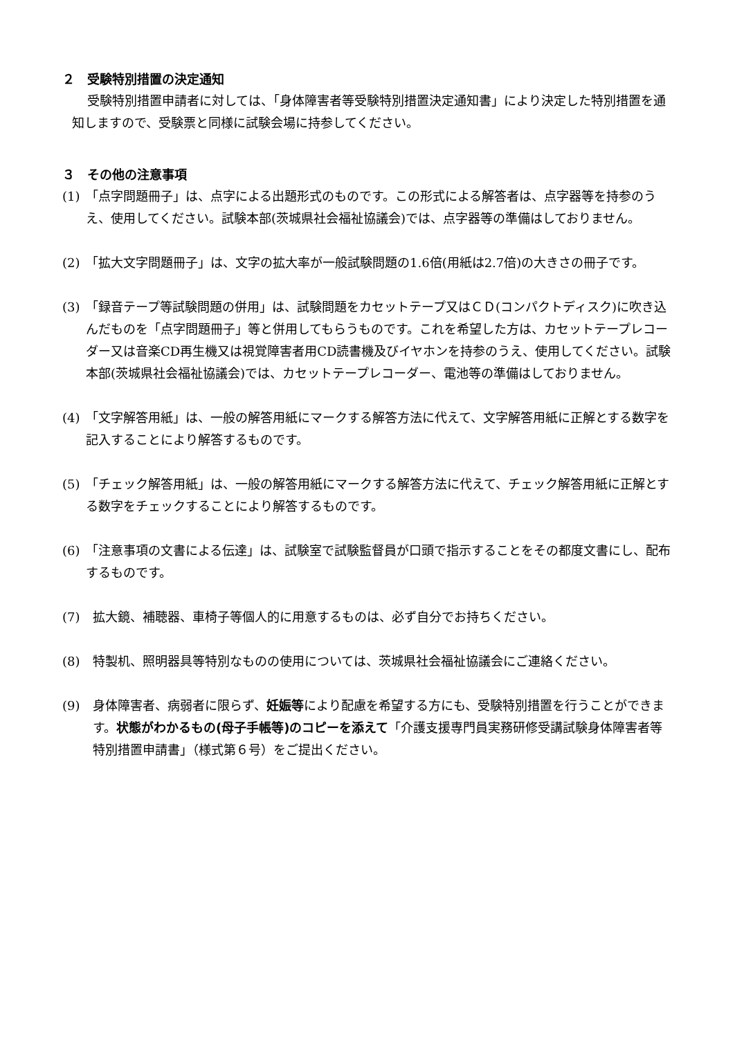２　受験特別措置の決定通知
受験特別措置申請者に対しては、「身体障害者等受験特別措置決定通知書」により決定した特別措置を通知しますので、受験票と同様に試験会場に持参してください。
３　その他の注意事項
(1) 「点字問題冊子」は、点字による出題形式のものです。この形式による解答者は、点字器等を持参のうえ、使用してください。試験本部(茨城県社会福祉協議会)では、点字器等の準備はしておりません。
(2) 「拡大文字問題冊子」は、文字の拡大率が一般試験問題の1.6倍(用紙は2.7倍)の大きさの冊子です。
(3) 「録音テープ等試験問題の併用」は、試験問題をカセットテープ又はＣＤ(コンパクトディスク)に吹き込んだものを「点字問題冊子」等と併用してもらうものです。これを希望した方は、カセットテープレコーダー又は音楽CD再生機又は視覚障害者用CD読書機及びイヤホンを持参のうえ、使用してください。試験本部(茨城県社会福祉協議会)では、カセットテープレコーダー、電池等の準備はしておりません。
(4) 「文字解答用紙」は、一般の解答用紙にマークする解答方法に代えて、文字解答用紙に正解とする数字を記入することにより解答するものです。
(5) 「チェック解答用紙」は、一般の解答用紙にマークする解答方法に代えて、チェック解答用紙に正解とする数字をチェックすることにより解答するものです。
(6) 「注意事項の文書による伝達」は、試験室で試験監督員が口頭で指示することをその都度文書にし、配布するものです。
(7) 拡大鏡、補聴器、車椅子等個人的に用意するものは、必ず自分でお持ちください。
(8) 特製机、照明器具等特別なものの使用については、茨城県社会福祉協議会にご連絡ください。
(9) 身体障害者、病弱者に限らず、妊娠等により配慮を希望する方にも、受験特別措置を行うことができます。状態がわかるもの(母子手帳等)のコピーを添えて「介護支援専門員実務研修受講試験身体障害者等特別措置申請書」（様式第６号）をご提出ください。